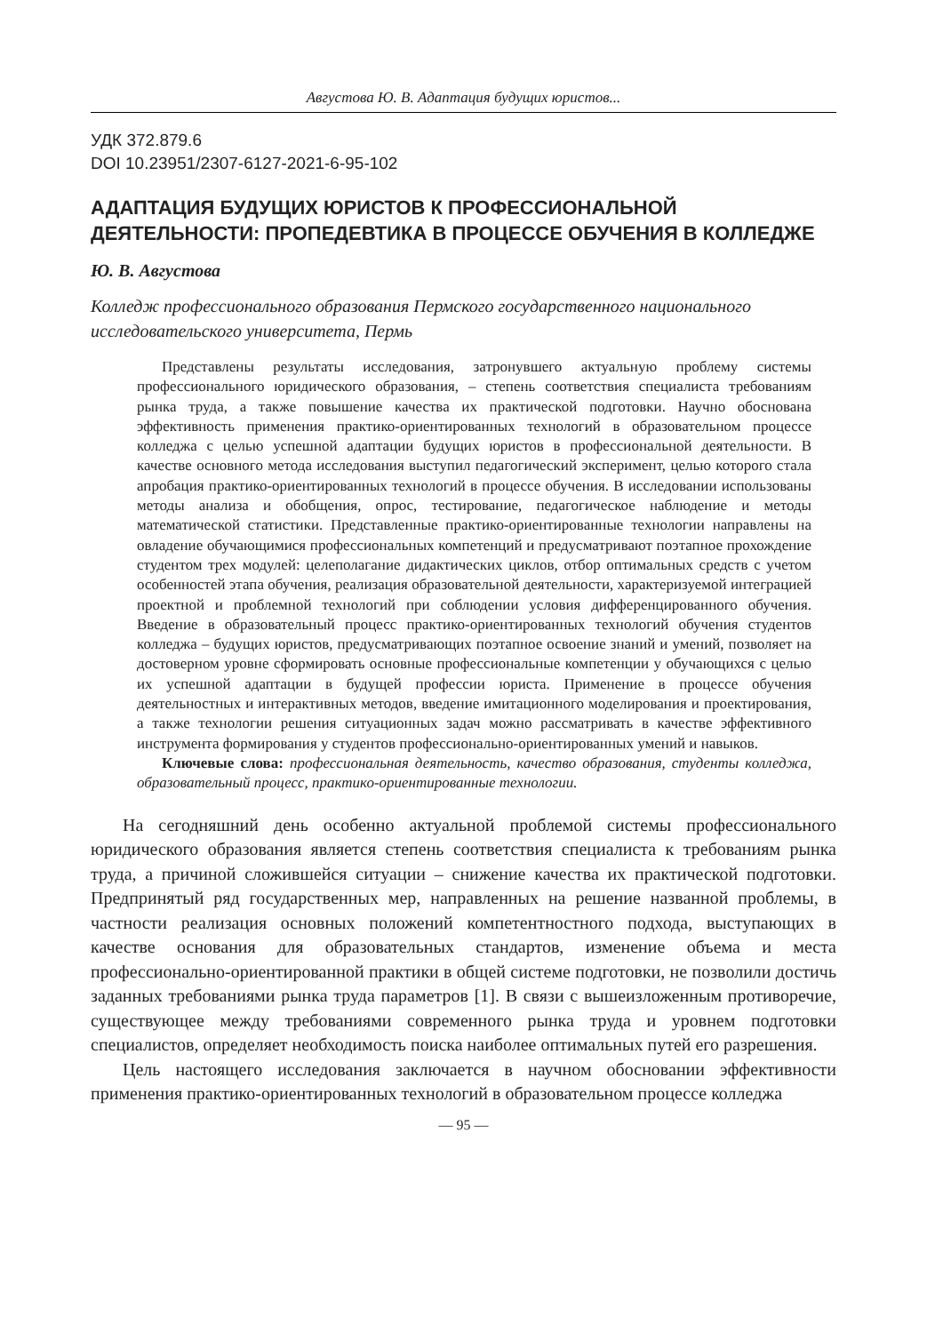Августова Ю. В. Адаптация будущих юристов...
УДК 372.879.6
DOI 10.23951/2307-6127-2021-6-95-102
АДАПТАЦИЯ БУДУЩИХ ЮРИСТОВ К ПРОФЕССИОНАЛЬНОЙ ДЕЯТЕЛЬНОСТИ: ПРОПЕДЕВТИКА В ПРОЦЕССЕ ОБУЧЕНИЯ В КОЛЛЕДЖЕ
Ю. В. Августова
Колледж профессионального образования Пермского государственного национального исследовательского университета, Пермь
Представлены результаты исследования, затронувшего актуальную проблему системы профессионального юридического образования, – степень соответствия специалиста требованиям рынка труда, а также повышение качества их практической подготовки. Научно обоснована эффективность применения практико-ориентированных технологий в образовательном процессе колледжа с целью успешной адаптации будущих юристов в профессиональной деятельности. В качестве основного метода исследования выступил педагогический эксперимент, целью которого стала апробация практико-ориентированных технологий в процессе обучения. В исследовании использованы методы анализа и обобщения, опрос, тестирование, педагогическое наблюдение и методы математической статистики. Представленные практико-ориентированные технологии направлены на овладение обучающимися профессиональных компетенций и предусматривают поэтапное прохождение студентом трех модулей: целеполагание дидактических циклов, отбор оптимальных средств с учетом особенностей этапа обучения, реализация образовательной деятельности, характеризуемой интеграцией проектной и проблемной технологий при соблюдении условия дифференцированного обучения. Введение в образовательный процесс практико-ориентированных технологий обучения студентов колледжа – будущих юристов, предусматривающих поэтапное освоение знаний и умений, позволяет на достоверном уровне сформировать основные профессиональные компетенции у обучающихся с целью их успешной адаптации в будущей профессии юриста. Применение в процессе обучения деятельностных и интерактивных методов, введение имитационного моделирования и проектирования, а также технологии решения ситуационных задач можно рассматривать в качестве эффективного инструмента формирования у студентов профессионально-ориентированных умений и навыков.
Ключевые слова: профессиональная деятельность, качество образования, студенты колледжа, образовательный процесс, практико-ориентированные технологии.
На сегодняшний день особенно актуальной проблемой системы профессионального юридического образования является степень соответствия специалиста к требованиям рынка труда, а причиной сложившейся ситуации – снижение качества их практической подготовки. Предпринятый ряд государственных мер, направленных на решение названной проблемы, в частности реализация основных положений компетентностного подхода, выступающих в качестве основания для образовательных стандартов, изменение объема и места профессионально-ориентированной практики в общей системе подготовки, не позволили достичь заданных требованиями рынка труда параметров [1]. В связи с вышеизложенным противоречие, существующее между требованиями современного рынка труда и уровнем подготовки специалистов, определяет необходимость поиска наиболее оптимальных путей его разрешения.
Цель настоящего исследования заключается в научном обосновании эффективности применения практико-ориентированных технологий в образовательном процессе колледжа
— 95 —